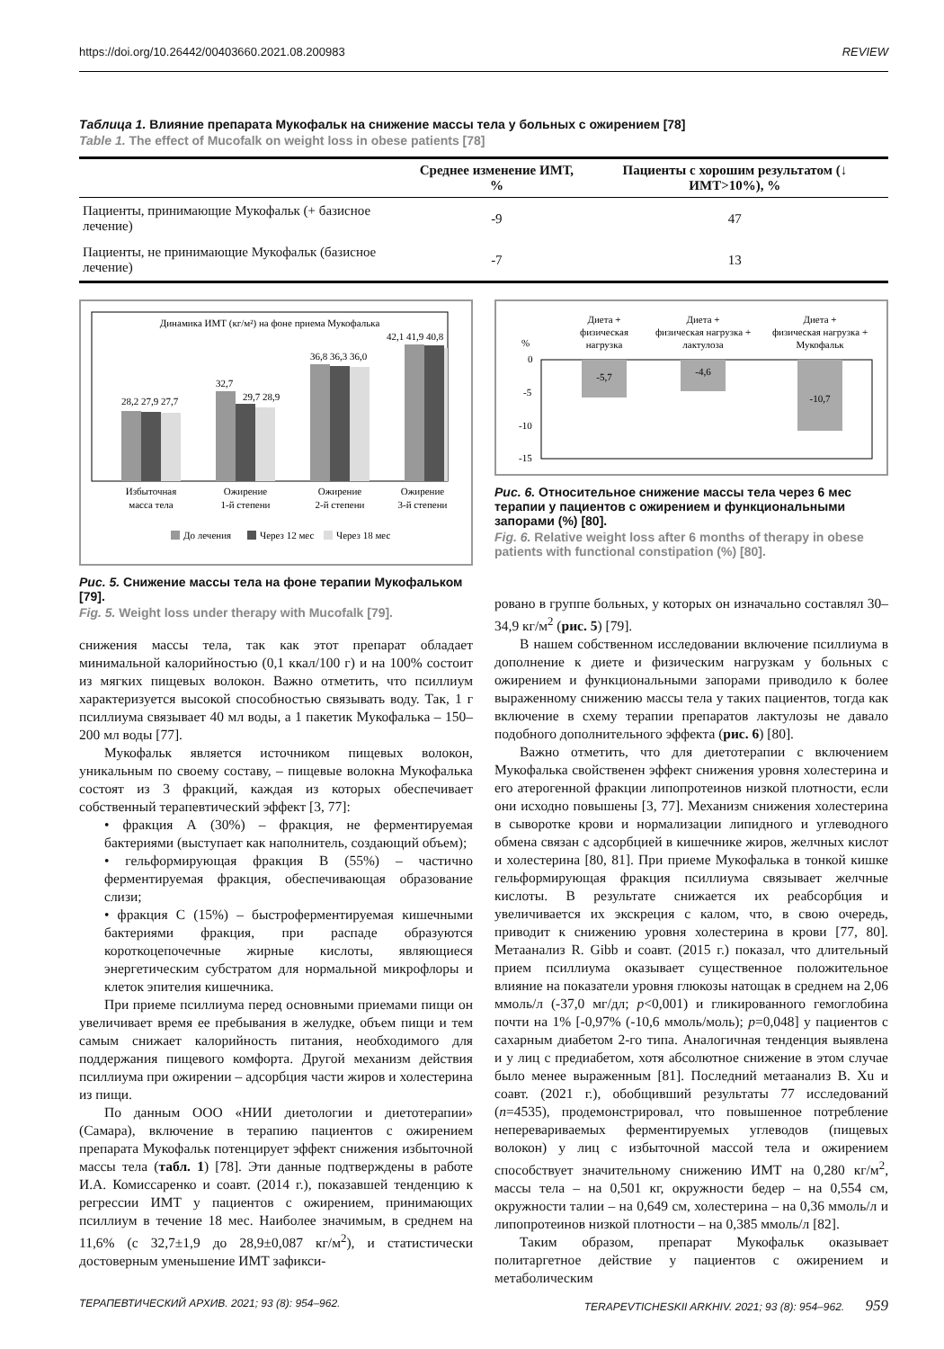https://doi.org/10.26442/00403660.2021.08.200983 REVIEW
Таблица 1. Влияние препарата Мукофальк на снижение массы тела у больных с ожирением [78]
Table 1. The effect of Mucofalk on weight loss in obese patients [78]
| | Среднее изменение ИМТ, % | Пациенты с хорошим результатом (↓ ИМТ>10%), % |
| --- | --- | --- |
| Пациенты, принимающие Мукофальк (+ базисное лечение) | -9 | 47 |
| Пациенты, не принимающие Мукофальк (базисное лечение) | -7 | 13 |
Динамика ИМТ (кг/м²) на фоне приема Мукофалька
28,2 27,9 27,7
32,7
29,7 28,9
36,8 36,3 36,0
42,1 41,9 40,8
Избыточная
масса тела
Ожирение
1-й степени
Ожирение
2-й степени
Ожирение
3-й степени
До лечения
Через 12 мес
Через 18 мес
Рис. 5. Снижение массы тела на фоне терапии Мукофальком [79].
Fig. 5. Weight loss under therapy with Mucofalk [79].
снижения массы тела, так как этот препарат обладает минимальной калорийностью (0,1 ккал/100 г) и на 100% состоит из мягких пищевых волокон. Важно отметить, что псиллиум характеризуется высокой способностью связывать воду. Так, 1 г псиллиума связывает 40 мл воды, а 1 пакетик Мукофалька – 150–200 мл воды [77].
Мукофальк является источником пищевых волокон, уникальным по своему составу, – пищевые волокна Мукофалька состоят из 3 фракций, каждая из которых обеспечивает собственный терапевтический эффект [3, 77]:
• фракция А (30%) – фракция, не ферментируемая бактериями (выступает как наполнитель, создающий объем);
• гельформирующая фракция В (55%) – частично ферментируемая фракция, обеспечивающая образование слизи;
• фракция С (15%) – быстроферментируемая кишечными бактериями фракция, при распаде образуются короткоцепочечные жирные кислоты, являющиеся энергетическим субстратом для нормальной микрофлоры и клеток эпителия кишечника.
При приеме псиллиума перед основными приемами пищи он увеличивает время ее пребывания в желудке, объем пищи и тем самым снижает калорийность питания, необходимого для поддержания пищевого комфорта. Другой механизм действия псиллиума при ожирении – адсорбция части жиров и холестерина из пищи.
По данным ООО «НИИ диетологии и диетотерапии» (Самара), включение в терапию пациентов с ожирением препарата Мукофальк потенцирует эффект снижения избыточной массы тела (табл. 1) [78]. Эти данные подтверждены в работе И.А. Комиссаренко и соавт. (2014 г.), показавшей тенденцию к регрессии ИМТ у пациентов с ожирением, принимающих псиллиум в течение 18 мес. Наиболее значимым, в среднем на 11,6% (с 32,7±1,9 до 28,9±0,087 кг/м<sup>2</sup>), и статистически достоверным уменьшение ИМТ зафикси-
Диета +
физическая
нагрузка
Диета +
физическая нагрузка +
лактулоза
Диета +
физическая нагрузка +
Мукофальк
%
0
-5
-10
-15
-5,7
-4,6
-10,7
Рис. 6. Относительное снижение массы тела через 6 мес терапии у пациентов с ожирением и функциональными запорами (%) [80].
Fig. 6. Relative weight loss after 6 months of therapy in obese patients with functional constipation (%) [80].
ровано в группе больных, у которых он изначально составлял 30–34,9 кг/м<sup>2</sup> (рис. 5) [79].
В нашем собственном исследовании включение псиллиума в дополнение к диете и физическим нагрузкам у больных с ожирением и функциональными запорами приводило к более выраженному снижению массы тела у таких пациентов, тогда как включение в схему терапии препаратов лактулозы не давало подобного дополнительного эффекта (рис. 6) [80].
Важно отметить, что для диетотерапии с включением Мукофалька свойственен эффект снижения уровня холестерина и его атерогенной фракции липопротеинов низкой плотности, если они исходно повышены [3, 77]. Механизм снижения холестерина в сыворотке крови и нормализации липидного и углеводного обмена связан с адсорбцией в кишечнике жиров, желчных кислот и холестерина [80, 81]. При приеме Мукофалька в тонкой кишке гельформирующая фракция псиллиума связывает желчные кислоты. В результате снижается их реабсорбция и увеличивается их экскреция с калом, что, в свою очередь, приводит к снижению уровня холестерина в крови [77, 80]. Метаанализ R. Gibb и соавт. (2015 г.) показал, что длительный прием псиллиума оказывает существенное положительное влияние на показатели уровня глюкозы натощак в среднем на 2,06 ммоль/л (-37,0 мг/дл; p<0,001) и гликированного гемоглобина почти на 1% [-0,97% (-10,6 ммоль/моль); p=0,048] у пациентов с сахарным диабетом 2-го типа. Аналогичная тенденция выявлена и у лиц с предиабетом, хотя абсолютное снижение в этом случае было менее выраженным [81]. Последний метаанализ B. Xu и соавт. (2021 г.), обобщивший результаты 77 исследований (n=4535), продемонстрировал, что повышенное потребление неперевариваемых ферментируемых углеводов (пищевых волокон) у лиц с избыточной массой тела и ожирением способствует значительному снижению ИМТ на 0,280 кг/м<sup>2</sup>, массы тела – на 0,501 кг, окружности бедер – на 0,554 см, окружности талии – на 0,649 см, холестерина – на 0,36 ммоль/л и липопротеинов низкой плотности – на 0,385 ммоль/л [82].
Таким образом, препарат Мукофальк оказывает политаргетное действие у пациентов с ожирением и метаболическим
ТЕРАПЕВТИЧЕСКИЙ АРХИВ. 2021; 93 (8): 954–962. TERAPEVTICHESKII ARKHIV. 2021; 93 (8): 954–962. 959